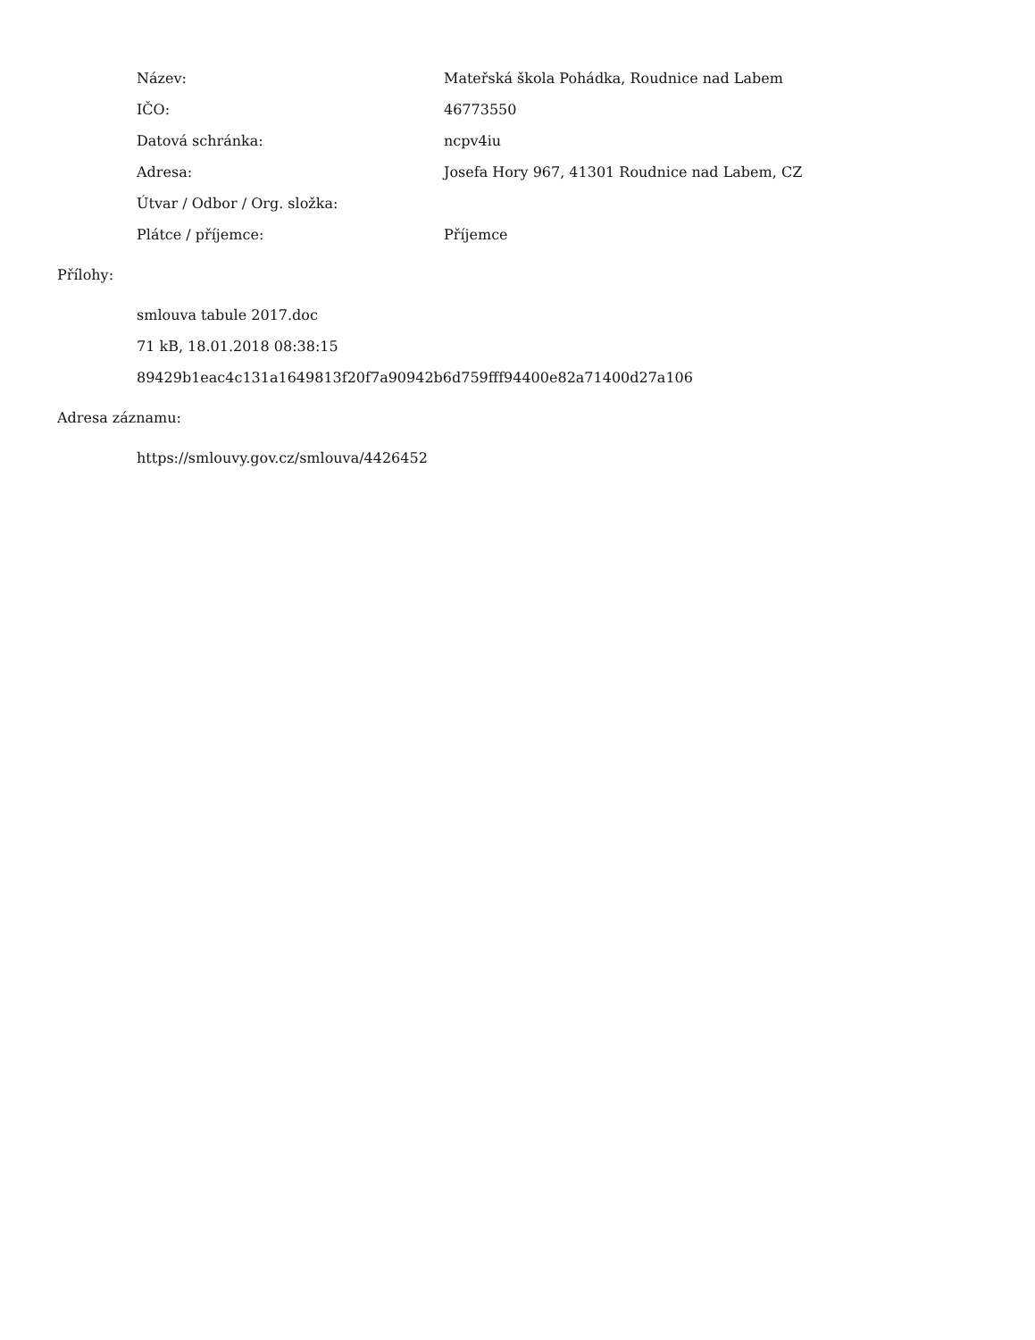| Název: | Mateřská škola Pohádka, Roudnice nad Labem |
| IČO: | 46773550 |
| Datová schránka: | ncpv4iu |
| Adresa: | Josefa Hory 967, 41301 Roudnice nad Labem, CZ |
| Útvar / Odbor / Org. složka: | |
| Plátce / příjemce: | Příjemce |
Přílohy:
smlouva tabule 2017.doc
71 kB, 18.01.2018 08:38:15
89429b1eac4c131a1649813f20f7a90942b6d759fff94400e82a71400d27a106
Adresa záznamu:
https://smlouvy.gov.cz/smlouva/4426452